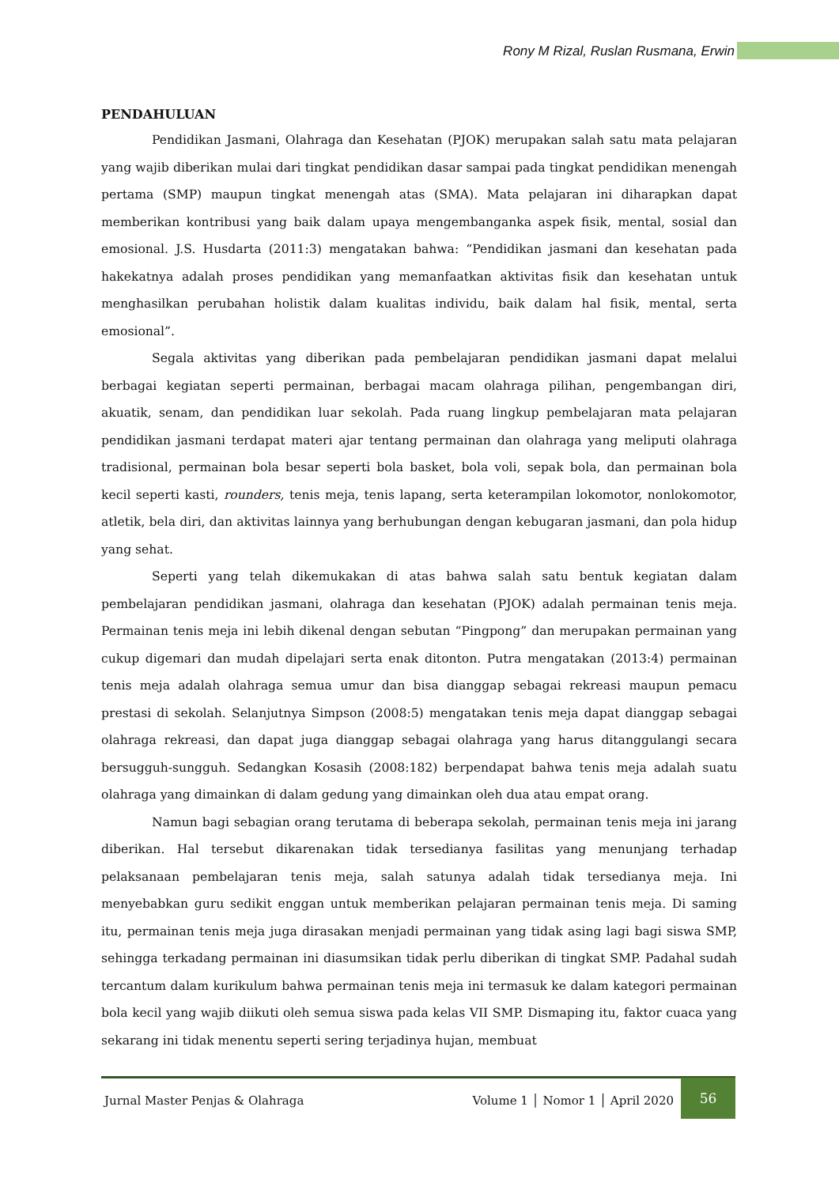Rony M Rizal, Ruslan Rusmana, Erwin
PENDAHULUAN
Pendidikan Jasmani, Olahraga dan Kesehatan (PJOK) merupakan salah satu mata pelajaran yang wajib diberikan mulai dari tingkat pendidikan dasar sampai pada tingkat pendidikan menengah pertama (SMP) maupun tingkat menengah atas (SMA). Mata pelajaran ini diharapkan dapat memberikan kontribusi yang baik dalam upaya mengembanganka aspek fisik, mental, sosial dan emosional. J.S. Husdarta (2011:3) mengatakan bahwa: “Pendidikan jasmani dan kesehatan pada hakekatnya adalah proses pendidikan yang memanfaatkan aktivitas fisik dan kesehatan untuk menghasilkan perubahan holistik dalam kualitas individu, baik dalam hal fisik, mental, serta emosional”.
Segala aktivitas yang diberikan pada pembelajaran pendidikan jasmani dapat melalui berbagai kegiatan seperti permainan, berbagai macam olahraga pilihan, pengembangan diri, akuatik, senam, dan pendidikan luar sekolah. Pada ruang lingkup pembelajaran mata pelajaran pendidikan jasmani terdapat materi ajar tentang permainan dan olahraga yang meliputi olahraga tradisional, permainan bola besar seperti bola basket, bola voli, sepak bola, dan permainan bola kecil seperti kasti, rounders, tenis meja, tenis lapang, serta keterampilan lokomotor, nonlokomotor, atletik, bela diri, dan aktivitas lainnya yang berhubungan dengan kebugaran jasmani, dan pola hidup yang sehat.
Seperti yang telah dikemukakan di atas bahwa salah satu bentuk kegiatan dalam pembelajaran pendidikan jasmani, olahraga dan kesehatan (PJOK) adalah permainan tenis meja. Permainan tenis meja ini lebih dikenal dengan sebutan “Pingpong” dan merupakan permainan yang cukup digemari dan mudah dipelajari serta enak ditonton. Putra mengatakan (2013:4) permainan tenis meja adalah olahraga semua umur dan bisa dianggap sebagai rekreasi maupun pemacu prestasi di sekolah. Selanjutnya Simpson (2008:5) mengatakan tenis meja dapat dianggap sebagai olahraga rekreasi, dan dapat juga dianggap sebagai olahraga yang harus ditanggulangi secara bersugguh-sungguh. Sedangkan Kosasih (2008:182) berpendapat bahwa tenis meja adalah suatu olahraga yang dimainkan di dalam gedung yang dimainkan oleh dua atau empat orang.
Namun bagi sebagian orang terutama di beberapa sekolah, permainan tenis meja ini jarang diberikan. Hal tersebut dikarenakan tidak tersedianya fasilitas yang menunjang terhadap pelaksanaan pembelajaran tenis meja, salah satunya adalah tidak tersedianya meja. Ini menyebabkan guru sedikit enggan untuk memberikan pelajaran permainan tenis meja. Di saming itu, permainan tenis meja juga dirasakan menjadi permainan yang tidak asing lagi bagi siswa SMP, sehingga terkadang permainan ini diasumsikan tidak perlu diberikan di tingkat SMP. Padahal sudah tercantum dalam kurikulum bahwa permainan tenis meja ini termasuk ke dalam kategori permainan bola kecil yang wajib diikuti oleh semua siswa pada kelas VII SMP. Dismaping itu, faktor cuaca yang sekarang ini tidak menentu seperti sering terjadinya hujan, membuat
Jurnal Master Penjas & Olahraga Volume 1 │ Nomor 1 │ April 2020
56